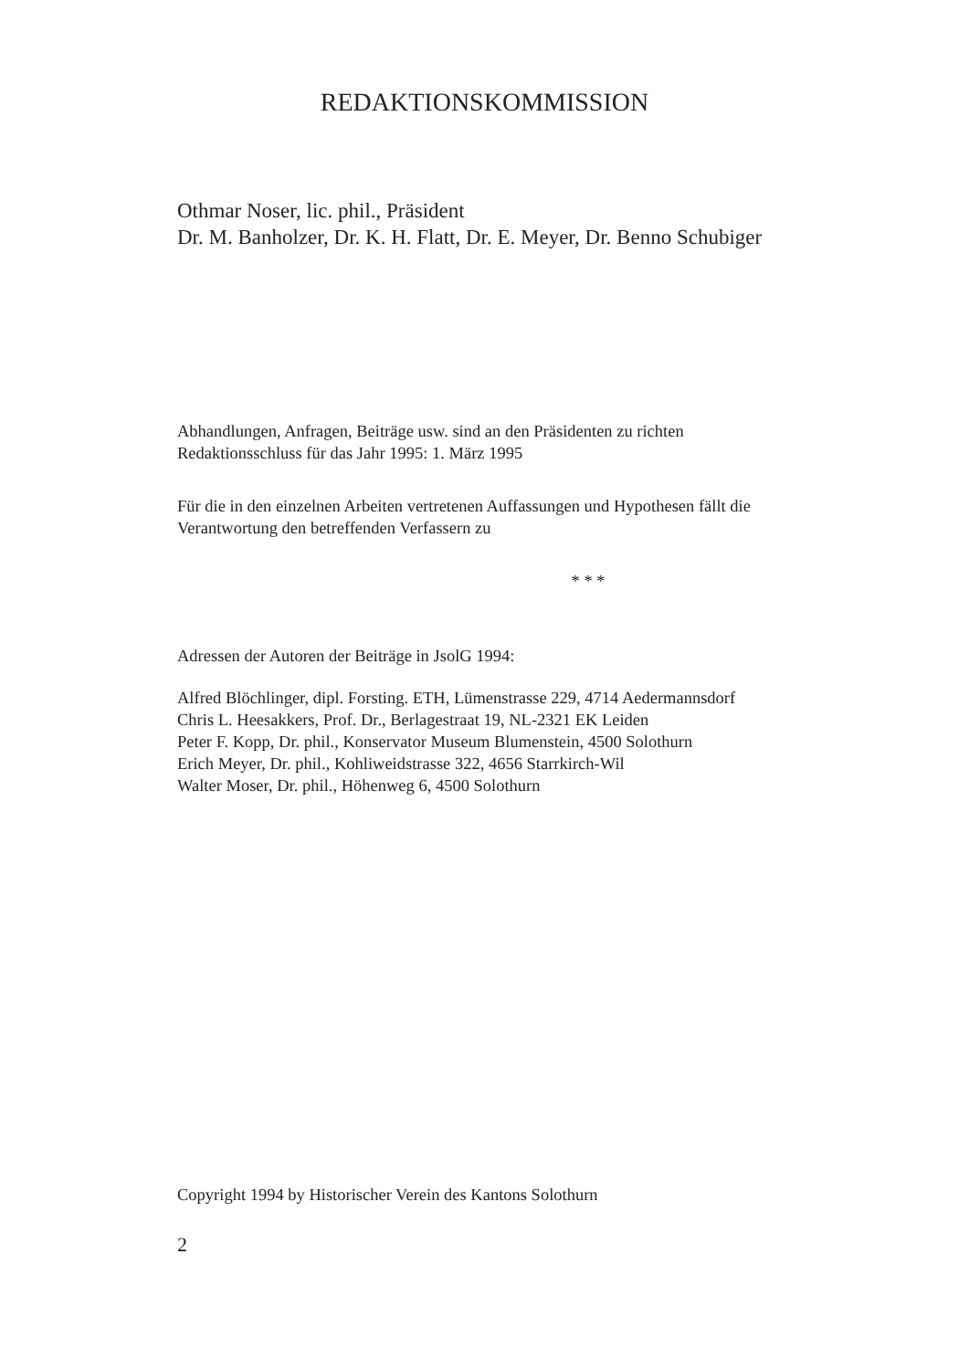REDAKTIONSKOMMISSION
Othmar Noser, lic. phil., Präsident
Dr. M. Banholzer, Dr. K. H. Flatt, Dr. E. Meyer, Dr. Benno Schubiger
Abhandlungen, Anfragen, Beiträge usw. sind an den Präsidenten zu richten
Redaktionsschluss für das Jahr 1995: 1. März 1995
Für die in den einzelnen Arbeiten vertretenen Auffassungen und Hypothesen fällt die
Verantwortung den betreffenden Verfassern zu
* * *
Adressen der Autoren der Beiträge in JsolG 1994:
Alfred Blöchlinger, dipl. Forsting. ETH, Lümenstrasse 229, 4714 Aedermannsdorf
Chris L. Heesakkers, Prof. Dr., Berlagestraat 19, NL-2321 EK Leiden
Peter F. Kopp, Dr. phil., Konservator Museum Blumenstein, 4500 Solothurn
Erich Meyer, Dr. phil., Kohliweidstrasse 322, 4656 Starrkirch-Wil
Walter Moser, Dr. phil., Höhenweg 6, 4500 Solothurn
Copyright 1994 by Historischer Verein des Kantons Solothurn
2